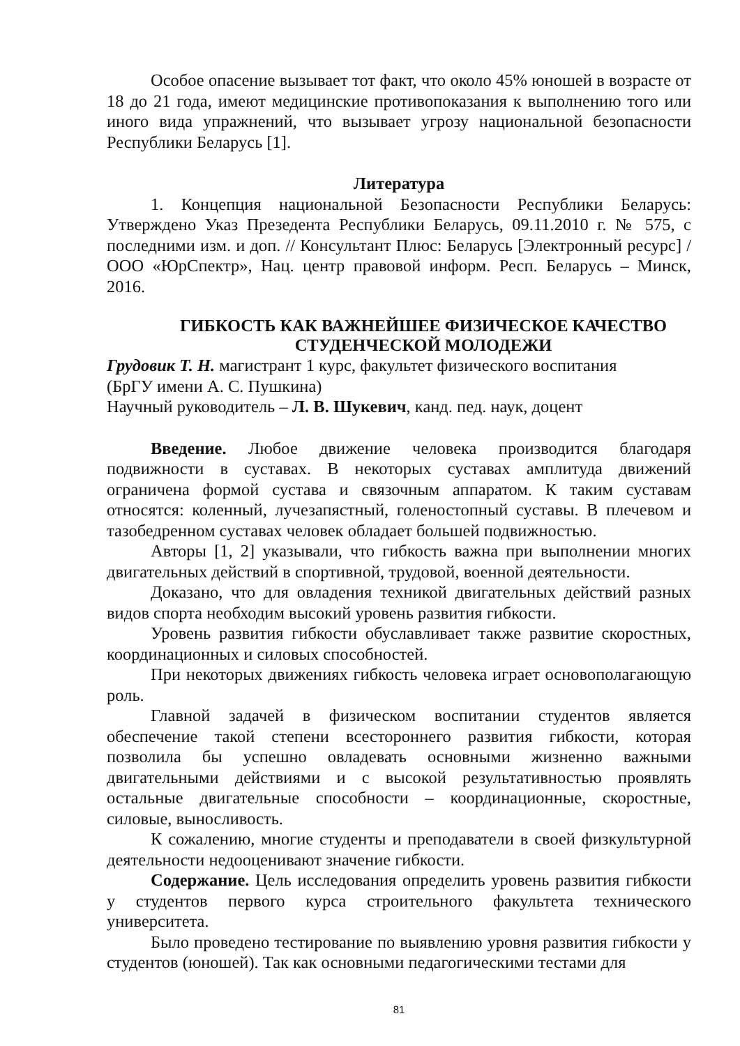Особое опасение вызывает тот факт, что около 45% юношей в возрасте от 18 до 21 года, имеют медицинские противопоказания к выполнению того или иного вида упражнений, что вызывает угрозу национальной безопасности Республики Беларусь [1].
Литература
1. Концепция национальной Безопасности Республики Беларусь: Утверждено Указ Презедента Республики Беларусь, 09.11.2010 г. № 575, с последними изм. и доп. // Консультант Плюс: Беларусь [Электронный ресурс] / ООО «ЮрСпектр», Нац. центр правовой информ. Респ. Беларусь – Минск, 2016.
ГИБКОСТЬ КАК ВАЖНЕЙШЕЕ ФИЗИЧЕСКОЕ КАЧЕСТВО СТУДЕНЧЕСКОЙ МОЛОДЕЖИ
Грудовик Т. Н. магистрант 1 курс, факультет физического воспитания
(БрГУ имени А. С. Пушкина)
Научный руководитель – Л. В. Шукевич, канд. пед. наук, доцент
Введение. Любое движение человека производится благодаря подвижности в суставах. В некоторых суставах амплитуда движений ограничена формой сустава и связочным аппаратом. К таким суставам относятся: коленный, лучезапястный, голеностопный суставы. В плечевом и тазобедренном суставах человек обладает большей подвижностью.
Авторы [1, 2] указывали, что гибкость важна при выполнении многих двигательных действий в спортивной, трудовой, военной деятельности.
Доказано, что для овладения техникой двигательных действий разных видов спорта необходим высокий уровень развития гибкости.
Уровень развития гибкости обуславливает также развитие скоростных, координационных и силовых способностей.
При некоторых движениях гибкость человека играет основополагающую роль.
Главной задачей в физическом воспитании студентов является обеспечение такой степени всестороннего развития гибкости, которая позволила бы успешно овладевать основными жизненно важными двигательными действиями и с высокой результативностью проявлять остальные двигательные способности – координационные, скоростные, силовые, выносливость.
К сожалению, многие студенты и преподаватели в своей физкультурной деятельности недооценивают значение гибкости.
Содержание. Цель исследования определить уровень развития гибкости у студентов первого курса строительного факультета технического университета.
Было проведено тестирование по выявлению уровня развития гибкости у студентов (юношей). Так как основными педагогическими тестами для
81